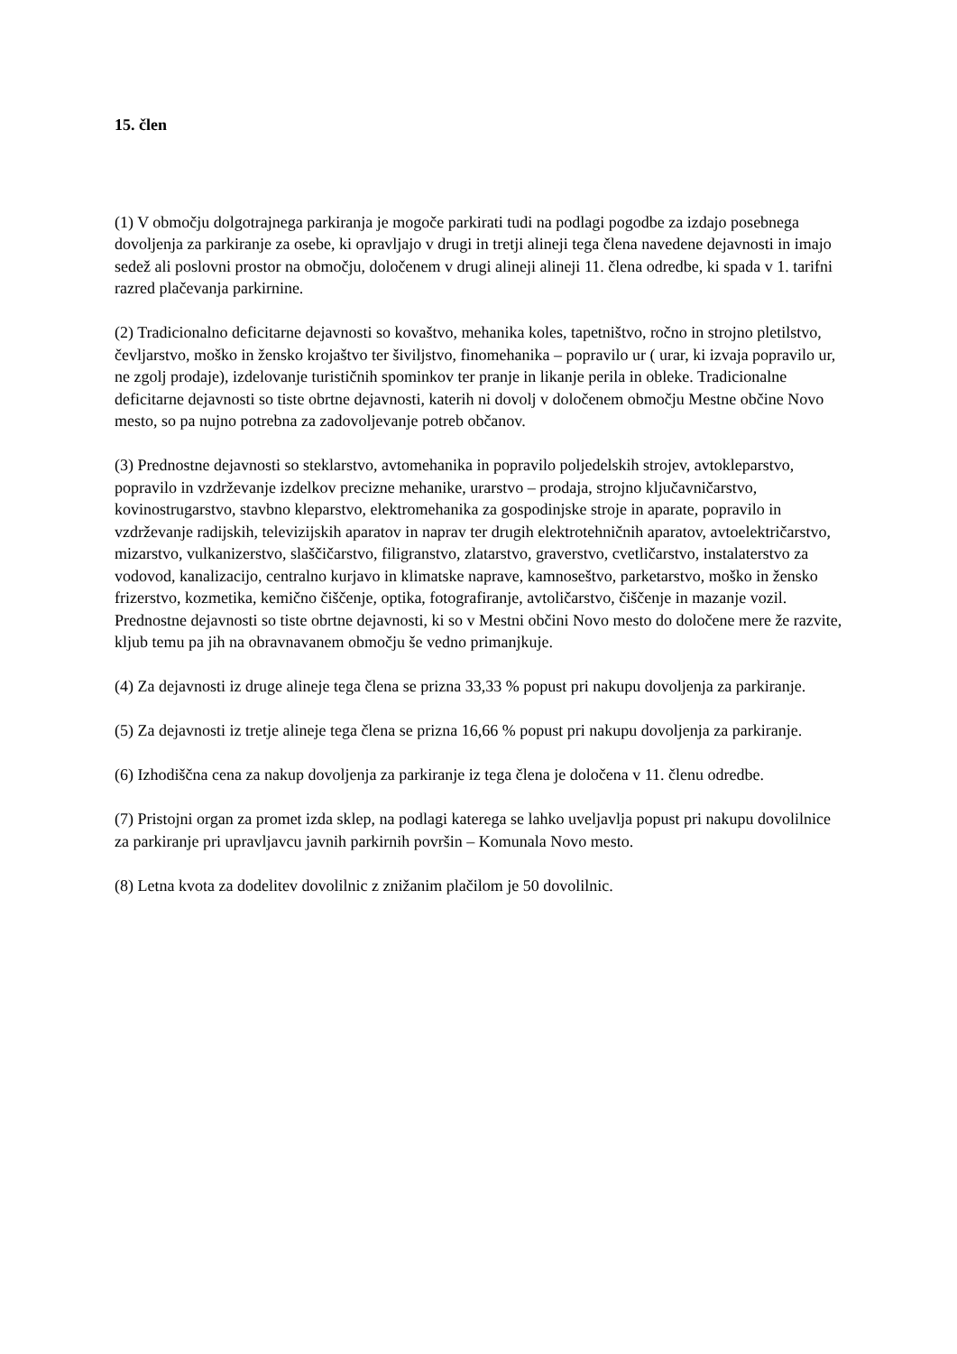15. člen
(1) V območju dolgotrajnega parkiranja je mogoče parkirati tudi na podlagi pogodbe za izdajo posebnega dovoljenja za parkiranje za osebe, ki opravljajo v drugi in tretji alineji tega člena navedene dejavnosti in imajo sedež ali poslovni prostor na območju, določenem v drugi alineji alineji 11. člena odredbe, ki spada v 1. tarifni razred plačevanja parkirnine.
(2) Tradicionalno deficitarne dejavnosti so kovaštvo, mehanika koles, tapetništvo, ročno in strojno pletilstvo, čevljarstvo, moško in žensko krojaštvo ter šiviljstvo, finomehanika – popravilo ur ( urar, ki izvaja popravilo ur, ne zgolj prodaje), izdelovanje turističnih spominkov ter pranje in likanje perila in obleke. Tradicionalne deficitarne dejavnosti so tiste obrtne dejavnosti, katerih ni dovolj v določenem območju Mestne občine Novo mesto, so pa nujno potrebna za zadovoljevanje potreb občanov.
(3) Prednostne dejavnosti so steklarstvo, avtomehanika in popravilo poljedelskih strojev, avtokleparstvo, popravilo in vzdrževanje izdelkov precizne mehanike, urarstvo – prodaja, strojno ključavničarstvo, kovinostrugarstvo, stavbno kleparstvo, elektromehanika za gospodinjske stroje in aparate, popravilo in vzdrževanje radijskih, televizijskih aparatov in naprav ter drugih elektrotehničnih aparatov, avtoelektričarstvo, mizarstvo, vulkanizerstvo, slaščičarstvo, filigranstvo, zlatarstvo, graverstvo, cvetličarstvo, instalaterstvo za vodovod, kanalizacijo, centralno kurjavo in klimatske naprave, kamnoseštvo, parketarstvo, moško in žensko frizerstvo, kozmetika, kemično čiščenje, optika, fotografiranje, avtoličarstvo, čiščenje in mazanje vozil. Prednostne dejavnosti so tiste obrtne dejavnosti, ki so v Mestni občini Novo mesto do določene mere že razvite, kljub temu pa jih na obravnavanem območju še vedno primanjkuje.
(4) Za dejavnosti iz druge alineje tega člena se prizna 33,33 % popust pri nakupu dovoljenja za parkiranje.
(5) Za dejavnosti iz tretje alineje tega člena se prizna 16,66 % popust pri nakupu dovoljenja za parkiranje.
(6) Izhodiščna cena za nakup dovoljenja za parkiranje iz tega člena je določena v 11. členu odredbe.
(7) Pristojni organ za promet izda sklep, na podlagi katerega se lahko uveljavlja popust pri nakupu dovolilnice za parkiranje pri upravljavcu javnih parkirnih površin – Komunala Novo mesto.
(8) Letna kvota za dodelitev dovolilnic z znižanim plačilom je 50 dovolilnic.